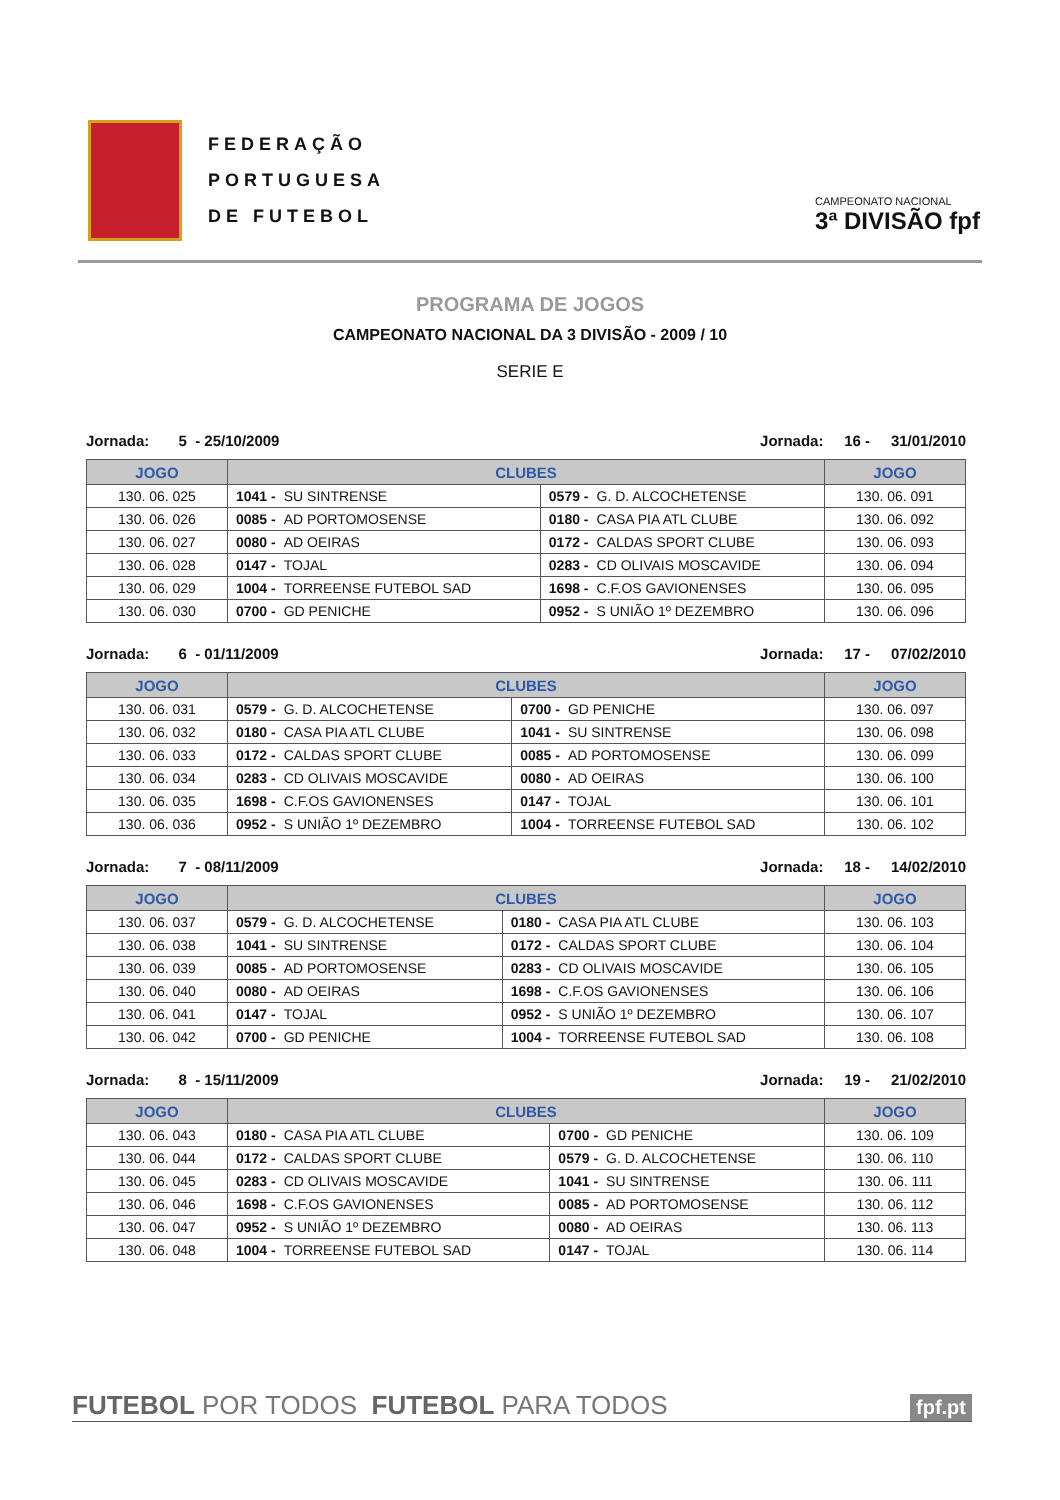FEDERAÇÃO
PORTUGUESA
DE FUTEBOL
CAMPEONATO NACIONAL
3ª DIVISÃO fpf
PROGRAMA DE JOGOS
CAMPEONATO NACIONAL DA 3 DIVISÃO - 2009 / 10
SERIE E
Jornada: 5 - 25/10/2009 Jornada: 16 - 31/01/2010
| JOGO | CLUBES | | JOGO |
| --- | --- | --- | --- |
| 130. 06. 025 | 1041 - SU SINTRENSE | 0579 - G. D. ALCOCHETENSE | 130. 06. 091 |
| 130. 06. 026 | 0085 - AD PORTOMOSENSE | 0180 - CASA PIA ATL CLUBE | 130. 06. 092 |
| 130. 06. 027 | 0080 - AD OEIRAS | 0172 - CALDAS SPORT CLUBE | 130. 06. 093 |
| 130. 06. 028 | 0147 - TOJAL | 0283 - CD OLIVAIS MOSCAVIDE | 130. 06. 094 |
| 130. 06. 029 | 1004 - TORREENSE FUTEBOL SAD | 1698 - C.F.OS GAVIONENSES | 130. 06. 095 |
| 130. 06. 030 | 0700 - GD PENICHE | 0952 - S UNIÃO 1º DEZEMBRO | 130. 06. 096 |
Jornada: 6 - 01/11/2009 Jornada: 17 - 07/02/2010
| JOGO | CLUBES | | JOGO |
| --- | --- | --- | --- |
| 130. 06. 031 | 0579 - G. D. ALCOCHETENSE | 0700 - GD PENICHE | 130. 06. 097 |
| 130. 06. 032 | 0180 - CASA PIA ATL CLUBE | 1041 - SU SINTRENSE | 130. 06. 098 |
| 130. 06. 033 | 0172 - CALDAS SPORT CLUBE | 0085 - AD PORTOMOSENSE | 130. 06. 099 |
| 130. 06. 034 | 0283 - CD OLIVAIS MOSCAVIDE | 0080 - AD OEIRAS | 130. 06. 100 |
| 130. 06. 035 | 1698 - C.F.OS GAVIONENSES | 0147 - TOJAL | 130. 06. 101 |
| 130. 06. 036 | 0952 - S UNIÃO 1º DEZEMBRO | 1004 - TORREENSE FUTEBOL SAD | 130. 06. 102 |
Jornada: 7 - 08/11/2009 Jornada: 18 - 14/02/2010
| JOGO | CLUBES | | JOGO |
| --- | --- | --- | --- |
| 130. 06. 037 | 0579 - G. D. ALCOCHETENSE | 0180 - CASA PIA ATL CLUBE | 130. 06. 103 |
| 130. 06. 038 | 1041 - SU SINTRENSE | 0172 - CALDAS SPORT CLUBE | 130. 06. 104 |
| 130. 06. 039 | 0085 - AD PORTOMOSENSE | 0283 - CD OLIVAIS MOSCAVIDE | 130. 06. 105 |
| 130. 06. 040 | 0080 - AD OEIRAS | 1698 - C.F.OS GAVIONENSES | 130. 06. 106 |
| 130. 06. 041 | 0147 - TOJAL | 0952 - S UNIÃO 1º DEZEMBRO | 130. 06. 107 |
| 130. 06. 042 | 0700 - GD PENICHE | 1004 - TORREENSE FUTEBOL SAD | 130. 06. 108 |
Jornada: 8 - 15/11/2009 Jornada: 19 - 21/02/2010
| JOGO | CLUBES | | JOGO |
| --- | --- | --- | --- |
| 130. 06. 043 | 0180 - CASA PIA ATL CLUBE | 0700 - GD PENICHE | 130. 06. 109 |
| 130. 06. 044 | 0172 - CALDAS SPORT CLUBE | 0579 - G. D. ALCOCHETENSE | 130. 06. 110 |
| 130. 06. 045 | 0283 - CD OLIVAIS MOSCAVIDE | 1041 - SU SINTRENSE | 130. 06. 111 |
| 130. 06. 046 | 1698 - C.F.OS GAVIONENSES | 0085 - AD PORTOMOSENSE | 130. 06. 112 |
| 130. 06. 047 | 0952 - S UNIÃO 1º DEZEMBRO | 0080 - AD OEIRAS | 130. 06. 113 |
| 130. 06. 048 | 1004 - TORREENSE FUTEBOL SAD | 0147 - TOJAL | 130. 06. 114 |
FUTEBOL POR TODOS FUTEBOL PARA TODOS fpf.pt